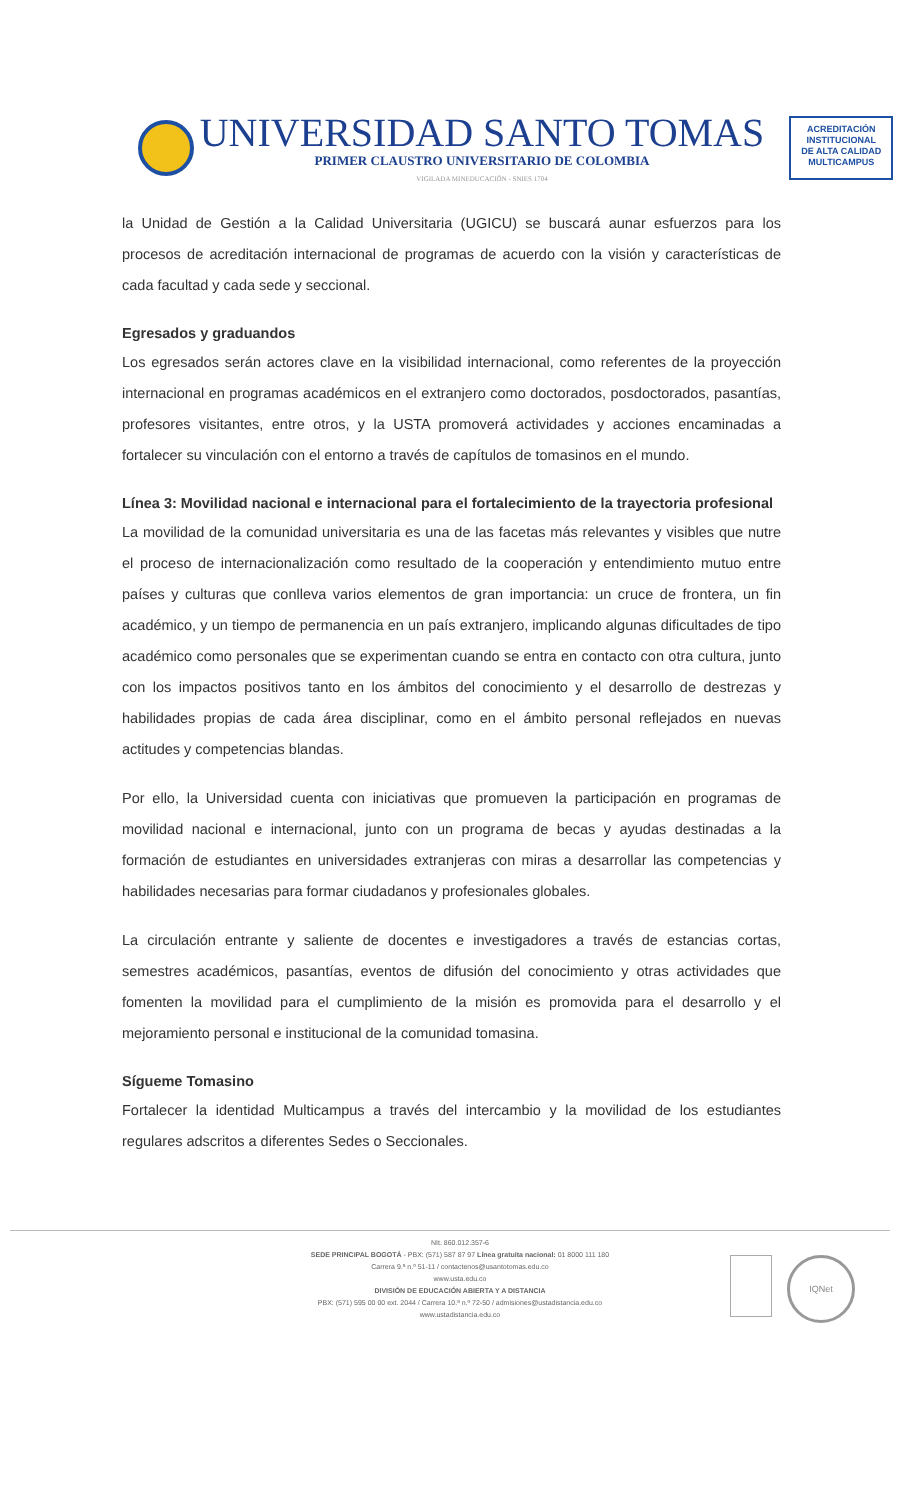UNIVERSIDAD SANTO TOMAS
PRIMER CLAUSTRO UNIVERSITARIO DE COLOMBIA
VIGILADA MINEDUCACIÓN - SNIES 1704
ACREDITACIÓN
INSTITUCIONAL
DE ALTA CALIDAD
MULTICAMPUS
la Unidad de Gestión a la Calidad Universitaria (UGICU) se buscará aunar esfuerzos para los procesos de acreditación internacional de programas de acuerdo con la visión y características de cada facultad y cada sede y seccional.
Egresados y graduandos
Los egresados serán actores clave en la visibilidad internacional, como referentes de la proyección internacional en programas académicos en el extranjero como doctorados, posdoctorados, pasantías, profesores visitantes, entre otros, y la USTA promoverá actividades y acciones encaminadas a fortalecer su vinculación con el entorno a través de capítulos de tomasinos en el mundo.
Línea 3: Movilidad nacional e internacional para el fortalecimiento de la trayectoria profesional
La movilidad de la comunidad universitaria es una de las facetas más relevantes y visibles que nutre el proceso de internacionalización como resultado de la cooperación y entendimiento mutuo entre países y culturas que conlleva varios elementos de gran importancia: un cruce de frontera, un fin académico, y un tiempo de permanencia en un país extranjero, implicando algunas dificultades de tipo académico como personales que se experimentan cuando se entra en contacto con otra cultura, junto con los impactos positivos tanto en los ámbitos del conocimiento y el desarrollo de destrezas y habilidades propias de cada área disciplinar, como en el ámbito personal reflejados en nuevas actitudes y competencias blandas.
Por ello, la Universidad cuenta con iniciativas que promueven la participación en programas de movilidad nacional e internacional, junto con un programa de becas y ayudas destinadas a la formación de estudiantes en universidades extranjeras con miras a desarrollar las competencias y habilidades necesarias para formar ciudadanos y profesionales globales.
La circulación entrante y saliente de docentes e investigadores a través de estancias cortas, semestres académicos, pasantías, eventos de difusión del conocimiento y otras actividades que fomenten la movilidad para el cumplimiento de la misión es promovida para el desarrollo y el mejoramiento personal e institucional de la comunidad tomasina.
Sígueme Tomasino
Fortalecer la identidad Multicampus a través del intercambio y la movilidad de los estudiantes regulares adscritos a diferentes Sedes o Seccionales.
NIt. 860.012.357-6
SEDE PRINCIPAL BOGOTÁ - PBX: (571) 587 87 97 Línea gratuita nacional: 01 8000 111 180
Carrera 9.ª n.º 51-11 / contactenos@usantotomas.edu.co
www.usta.edu.co
DIVISIÓN DE EDUCACIÓN ABIERTA Y A DISTANCIA
PBX: (571) 595 00 00 ext. 2044 / Carrera 10.ª n.º 72-50 / admisiones@ustadistancia.edu.co
www.ustadistancia.edu.co
IQNet